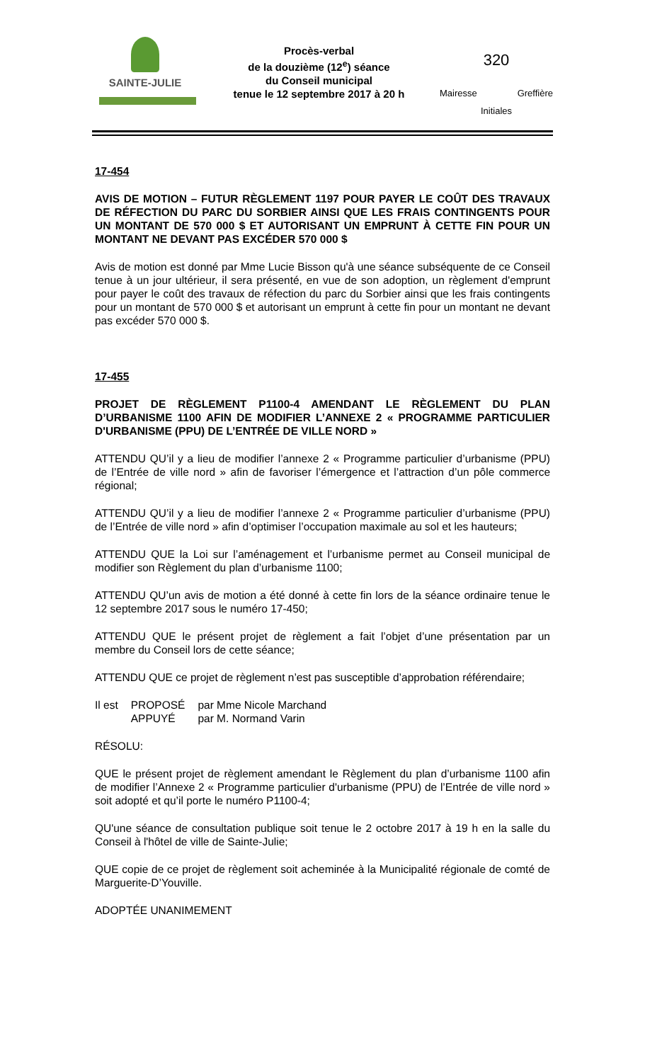SAINTE-JULIE
Procès-verbal
de la douzième (12<sup>e</sup>) séance
du Conseil municipal
tenue le 12 septembre 2017 à 20 h
320
Mairesse Greffière
Initiales
17-454
AVIS DE MOTION – FUTUR RÈGLEMENT 1197 POUR PAYER LE COÛT DES TRAVAUX DE RÉFECTION DU PARC DU SORBIER AINSI QUE LES FRAIS CONTINGENTS POUR UN MONTANT DE 570 000 $ ET AUTORISANT UN EMPRUNT À CETTE FIN POUR UN MONTANT NE DEVANT PAS EXCÉDER 570 000 $
Avis de motion est donné par Mme Lucie Bisson qu'à une séance subséquente de ce Conseil tenue à un jour ultérieur, il sera présenté, en vue de son adoption, un règlement d'emprunt pour payer le coût des travaux de réfection du parc du Sorbier ainsi que les frais contingents pour un montant de 570 000 $ et autorisant un emprunt à cette fin pour un montant ne devant pas excéder 570 000 $.
17-455
PROJET DE RÈGLEMENT P1100-4 AMENDANT LE RÈGLEMENT DU PLAN D’URBANISME 1100 AFIN DE MODIFIER L’ANNEXE 2 « PROGRAMME PARTICULIER D'URBANISME (PPU) DE L’ENTRÉE DE VILLE NORD »
ATTENDU QU’il y a lieu de modifier l’annexe 2 « Programme particulier d’urbanisme (PPU) de l’Entrée de ville nord » afin de favoriser l’émergence et l’attraction d’un pôle commerce régional;
ATTENDU QU’il y a lieu de modifier l’annexe 2 « Programme particulier d’urbanisme (PPU) de l’Entrée de ville nord » afin d’optimiser l’occupation maximale au sol et les hauteurs;
ATTENDU QUE la Loi sur l’aménagement et l’urbanisme permet au Conseil municipal de modifier son Règlement du plan d’urbanisme 1100;
ATTENDU QU’un avis de motion a été donné à cette fin lors de la séance ordinaire tenue le 12 septembre 2017 sous le numéro 17-450;
ATTENDU QUE le présent projet de règlement a fait l’objet d’une présentation par un membre du Conseil lors de cette séance;
ATTENDU QUE ce projet de règlement n’est pas susceptible d’approbation référendaire;
| Il est | PROPOSÉ | par Mme Nicole Marchand |
| | APPUYÉ | par M. Normand Varin |
RÉSOLU:
QUE le présent projet de règlement amendant le Règlement du plan d’urbanisme 1100 afin de modifier l’Annexe 2 « Programme particulier d'urbanisme (PPU) de l’Entrée de ville nord » soit adopté et qu’il porte le numéro P1100-4;
QU'une séance de consultation publique soit tenue le 2 octobre 2017 à 19 h en la salle du Conseil à l'hôtel de ville de Sainte-Julie;
QUE copie de ce projet de règlement soit acheminée à la Municipalité régionale de comté de Marguerite-D’Youville.
ADOPTÉE UNANIMEMENT